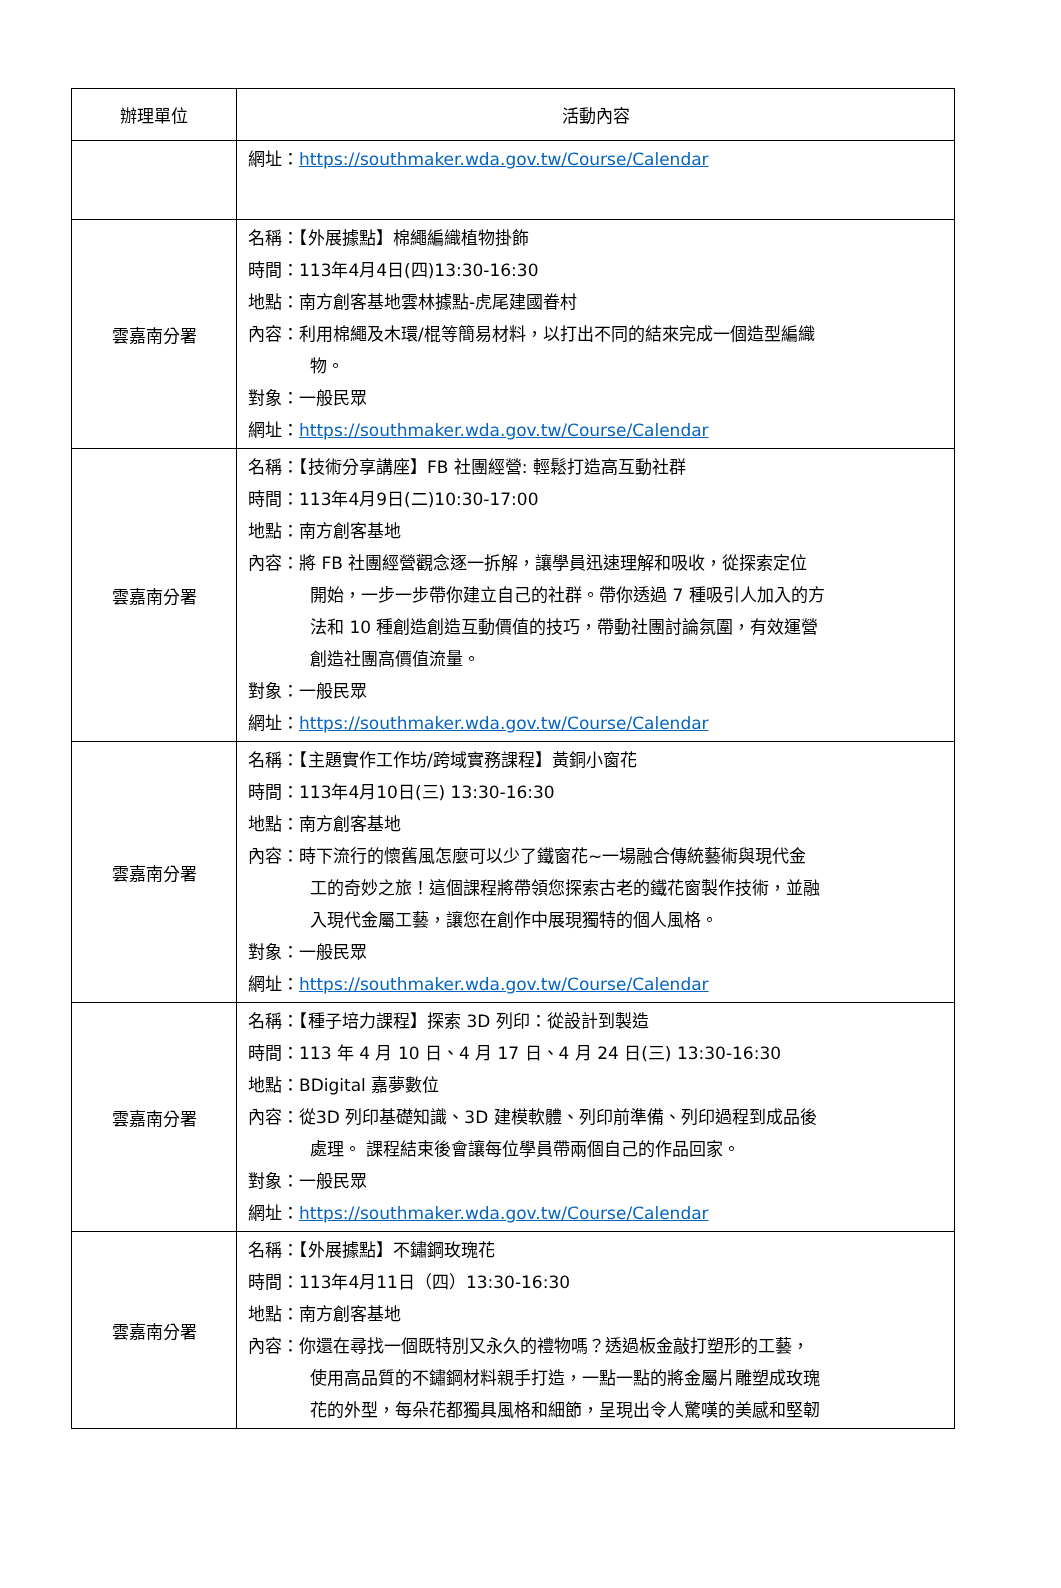| 辦理單位 | 活動內容 |
| --- | --- |
| | 網址： https://southmaker.wda.gov.tw/Course/Calendar |
| 雲嘉南分署 | 名稱：【外展據點】棉繩編織植物掛飾 時間：113年4月4日(四)13:30-16:30 地點：南方創客基地雲林據點-虎尾建國眷村 內容：利用棉繩及木環/棍等簡易材料，以打出不同的結來完成一個造型編織 物。 對象：一般民眾 網址： https://southmaker.wda.gov.tw/Course/Calendar |
| 雲嘉南分署 | 名稱：【技術分享講座】FB 社團經營: 輕鬆打造高互動社群 時間：113年4月9日(二)10:30-17:00 地點：南方創客基地 內容：將 FB 社團經營觀念逐一拆解，讓學員迅速理解和吸收，從探索定位 開始，一步一步帶你建立自己的社群。帶你透過 7 種吸引人加入的方 法和 10 種創造創造互動價值的技巧，帶動社團討論氛圍，有效運營 創造社團高價值流量。 對象：一般民眾 網址： https://southmaker.wda.gov.tw/Course/Calendar |
| 雲嘉南分署 | 名稱：【主題實作工作坊/跨域實務課程】黃銅小窗花 時間：113年4月10日(三) 13:30-16:30 地點：南方創客基地 內容：時下流行的懷舊風怎麼可以少了鐵窗花~一場融合傳統藝術與現代金 工的奇妙之旅！這個課程將帶領您探索古老的鐵花窗製作技術，並融 入現代金屬工藝，讓您在創作中展現獨特的個人風格。 對象：一般民眾 網址： https://southmaker.wda.gov.tw/Course/Calendar |
| 雲嘉南分署 | 名稱：【種子培力課程】探索 3D 列印：從設計到製造 時間：113 年 4 月 10 日、4 月 17 日、4 月 24 日(三) 13:30-16:30 地點：BDigital 嘉夢數位 內容：從3D 列印基礎知識、3D 建模軟體、列印前準備、列印過程到成品後 處理。 課程結束後會讓每位學員帶兩個自己的作品回家。 對象：一般民眾 網址： https://southmaker.wda.gov.tw/Course/Calendar |
| 雲嘉南分署 | 名稱：【外展據點】不鏽鋼玫瑰花 時間：113年4月11日（四）13:30-16:30 地點：南方創客基地 內容：你還在尋找一個既特別又永久的禮物嗎？透過板金敲打塑形的工藝， 使用高品質的不鏽鋼材料親手打造，一點一點的將金屬片雕塑成玫瑰 花的外型，每朵花都獨具風格和細節，呈現出令人驚嘆的美感和堅韌 |